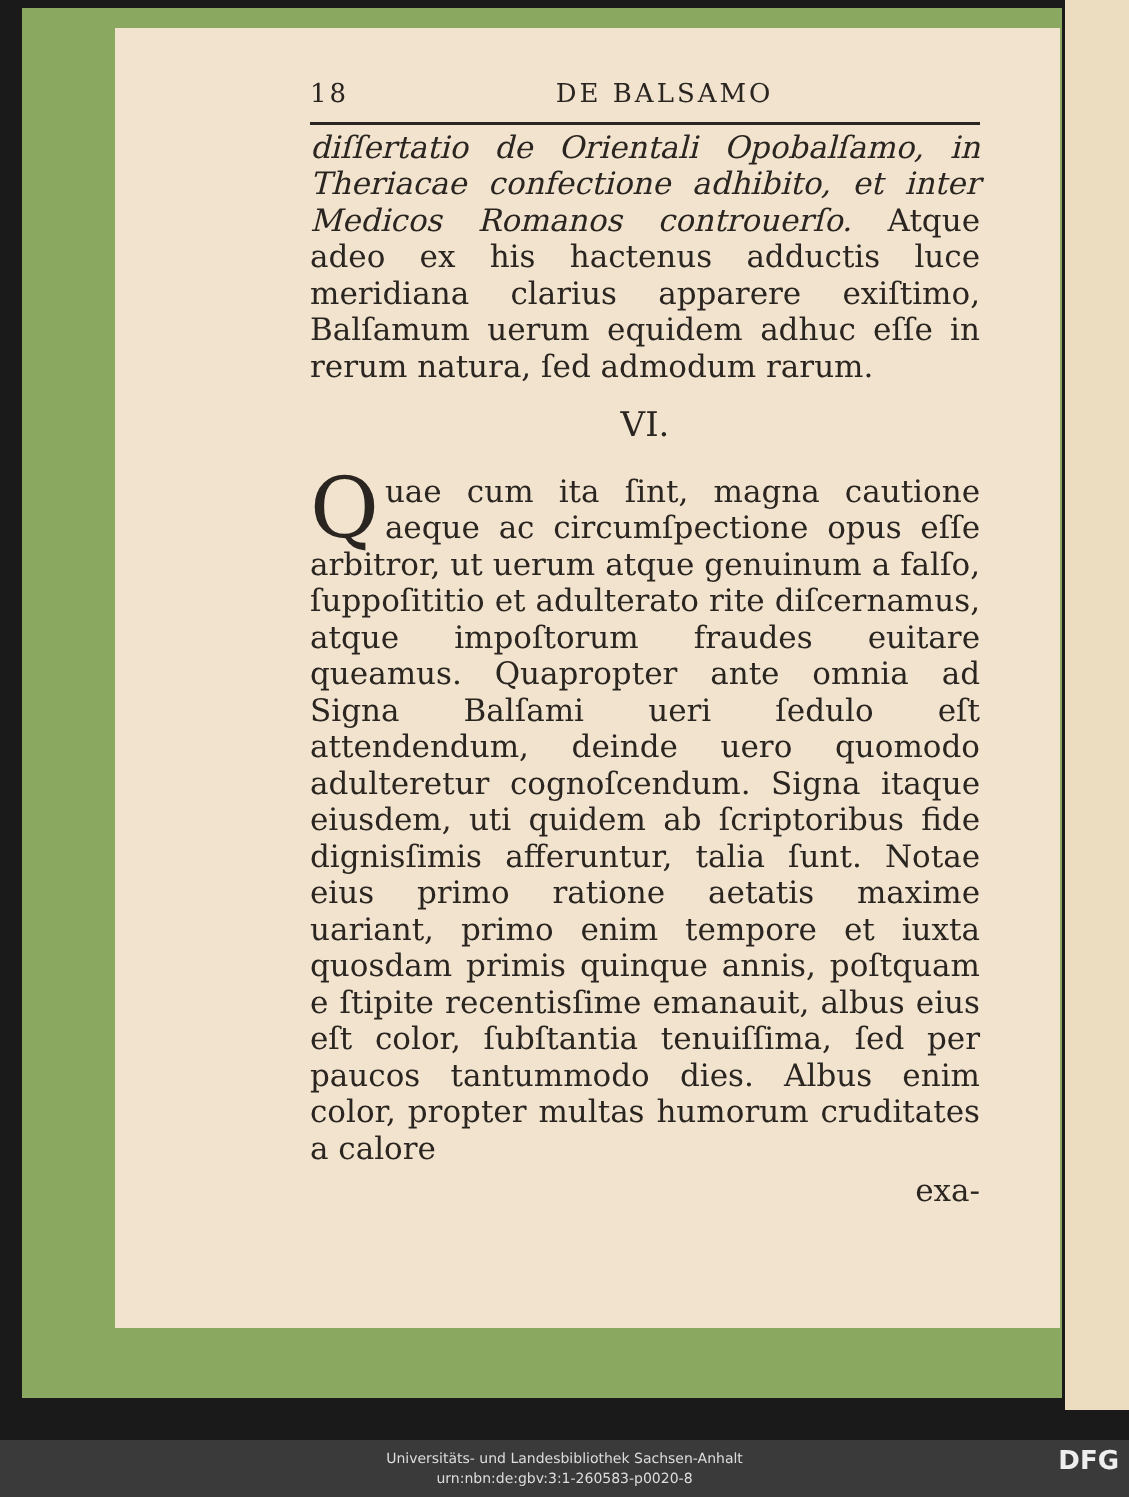18 DE BALSAMO
diſſertatio de Orientali Opobalſamo, in Theriacae confectione adhibito, et inter Medicos Romanos controuerſo. Atque adeo ex his hactenus adductis luce meridiana clarius apparere exiſtimo, Balſamum uerum equidem adhuc eſſe in rerum natura, ſed admodum rarum.
VI.
Quae cum ita ſint, magna cautione aeque ac circumſpectione opus eſſe arbitror, ut uerum atque genuinum a falſo, ſuppoſititio et adulterato rite diſcernamus, atque impoſtorum fraudes euitare queamus. Quapropter ante omnia ad Signa Balſami ueri ſedulo eſt attendendum, deinde uero quomodo adulteretur cognoſcendum. Signa itaque eiusdem, uti quidem ab ſcriptoribus fide dignisſimis afferuntur, talia ſunt. Notae eius primo ratione aetatis maxime uariant, primo enim tempore et iuxta quosdam primis quinque annis, poſtquam e ſtipite recentisſime emanauit, albus eius eſt color, ſubſtantia tenuiſſima, ſed per paucos tantummodo dies. Albus enim color, propter multas humorum cruditates a calore
exa-
Universitäts- und Landesbibliothek Sachsen-Anhalt
urn:nbn:de:gbv:3:1-260583-p0020-8
DFG